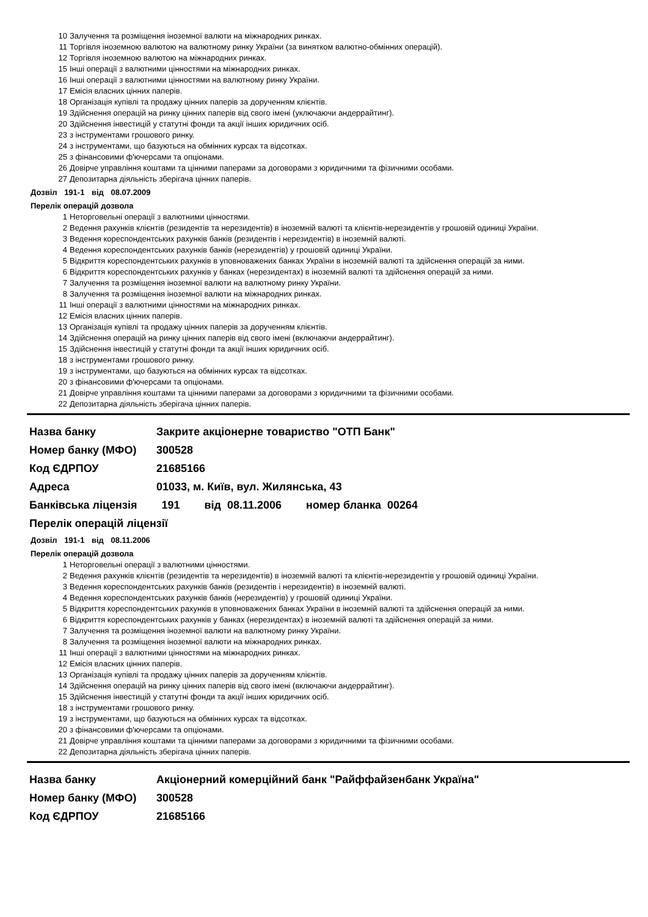10 Залучення та розміщення іноземної валюти на міжнародних ринках.
11 Торгівля іноземною валютою на валютному ринку України (за винятком валютно-обмінних операцій).
12 Торгівля іноземною валютою на міжнародних ринках.
15 Інші операції з валютними цінностями на міжнародних ринках.
16 Інші операції з валютними цінностями на валютному ринку України.
17 Емісія власних цінних паперів.
18 Організація купівлі та продажу цінних паперів за дорученням клієнтів.
19 Здійснення операцій на ринку цінних паперів від свого імені (уключаючи андеррайтинг).
20 Здійснення інвестицій у статутні фонди та акції інших юридичних осіб.
23 з інструментами грошового ринку.
24 з інструментами, що базуються на обмінних курсах та відсотках.
25 з фінансовими ф'ючерсами та опціонами.
26 Довірче управління коштами та цінними паперами за договорами з юридичними та фізичними особами.
27 Депозитарна діяльність зберігача цінних паперів.
Дозвіл 191-1 від 08.07.2009
Перелік операцій дозвола
1 Неторговельні операції з валютними цінностями.
2 Ведення рахунків клієнтів (резидентів та нерезидентів) в іноземній валюті та клієнтів-нерезидентів у грошовій одиниці України.
3 Ведення кореспондентських рахунків банків (резидентів і нерезидентів) в іноземній валюті.
4 Ведення кореспондентських рахунків банків (нерезидентів) у грошовій одиниці України.
5 Відкриття кореспондентських рахунків в уповноважених банках України в іноземній валюті та здійснення операцій за ними.
6 Відкриття кореспондентських рахунків у банках (нерезидентах) в іноземній валюті та здійснення операцій за ними.
7 Залучення та розміщення іноземної валюти на валютному ринку України.
8 Залучення та розміщення іноземної валюти на міжнародних ринках.
11 Інші операції з валютними цінностями на міжнародних ринках.
12 Емісія власних цінних паперів.
13 Організація купівлі та продажу цінних паперів за дорученням клієнтів.
14 Здійснення операцій на ринку цінних паперів від свого імені (включаючи андеррайтинг).
15 Здійснення інвестицій у статутні фонди та акції інших юридичних осіб.
18 з інструментами грошового ринку.
19 з інструментами, що базуються на обмінних курсах та відсотках.
20 з фінансовими ф'ючерсами та опціонами.
21 Довірче управління коштами та цінними паперами за договорами з юридичними та фізичними особами.
22 Депозитарна діяльність зберігача цінних паперів.
Назва банку Закрите акціонерне товариство "ОТП Банк"
Номер банку (МФО) 300528
Код ЄДРПОУ 21685166
Адреса 01033, м. Київ, вул. Жилянська, 43
Банківська ліцензія 191 від 08.11.2006 номер бланка 00264
Перелік операцій ліцензії
Дозвіл 191-1 від 08.11.2006
Перелік операцій дозвола
1 Неторговельні операції з валютними цінностями.
2 Ведення рахунків клієнтів (резидентів та нерезидентів) в іноземній валюті та клієнтів-нерезидентів у грошовій одиниці України.
3 Ведення кореспондентських рахунків банків (резидентів і нерезидентів) в іноземній валюті.
4 Ведення кореспондентських рахунків банків (нерезидентів) у грошовій одиниці України.
5 Відкриття кореспондентських рахунків в уповноважених банках України в іноземній валюті та здійснення операцій за ними.
6 Відкриття кореспондентських рахунків у банках (нерезидентах) в іноземній валюті та здійснення операцій за ними.
7 Залучення та розміщення іноземної валюти на валютному ринку України.
8 Залучення та розміщення іноземної валюти на міжнародних ринках.
11 Інші операції з валютними цінностями на міжнародних ринках.
12 Емісія власних цінних паперів.
13 Організація купівлі та продажу цінних паперів за дорученням клієнтів.
14 Здійснення операцій на ринку цінних паперів від свого імені (включаючи андеррайтинг).
15 Здійснення інвестицій у статутні фонди та акції інших юридичних осіб.
18 з інструментами грошового ринку.
19 з інструментами, що базуються на обмінних курсах та відсотках.
20 з фінансовими ф'ючерсами та опціонами.
21 Довірче управління коштами та цінними паперами за договорами з юридичними та фізичними особами.
22 Депозитарна діяльність зберігача цінних паперів.
Назва банку Акціонерний комерційний банк "Райффайзенбанк Україна"
Номер банку (МФО) 300528
Код ЄДРПОУ 21685166